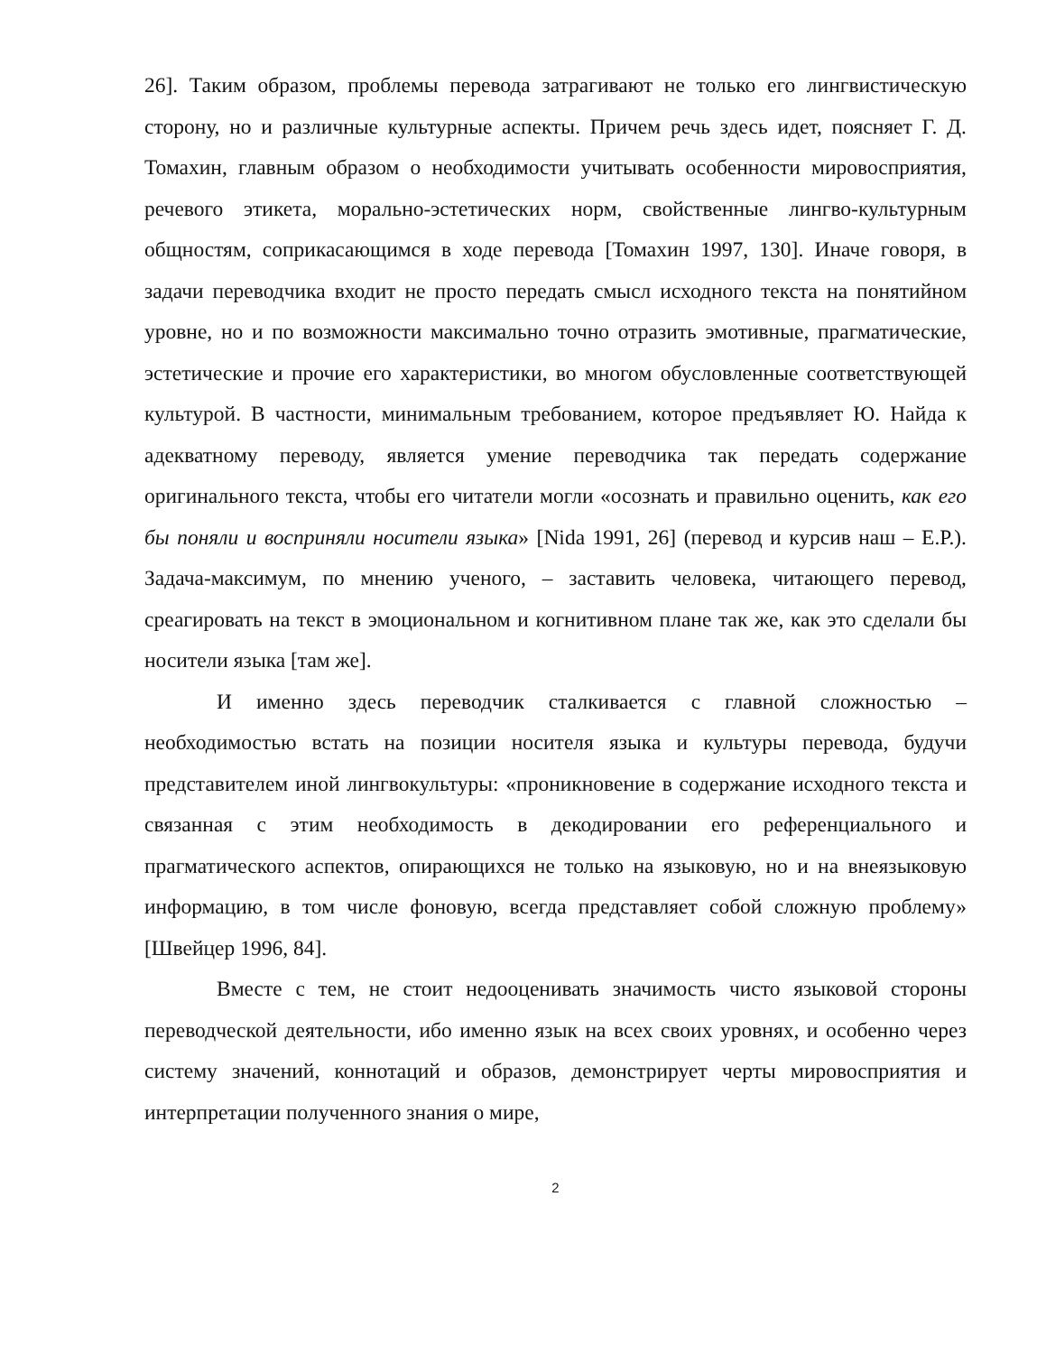26]. Таким образом, проблемы перевода затрагивают не только его лингвистическую сторону, но и различные культурные аспекты. Причем речь здесь идет, поясняет Г. Д. Томахин, главным образом о необходимости учитывать особенности мировосприятия, речевого этикета, морально-эстетических норм, свойственные лингво-культурным общностям, соприкасающимся в ходе перевода [Томахин 1997, 130]. Иначе говоря, в задачи переводчика входит не просто передать смысл исходного текста на понятийном уровне, но и по возможности максимально точно отразить эмотивные, прагматические, эстетические и прочие его характеристики, во многом обусловленные соответствующей культурой. В частности, минимальным требованием, которое предъявляет Ю. Найда к адекватному переводу, является умение переводчика так передать содержание оригинального текста, чтобы его читатели могли «осознать и правильно оценить, как его бы поняли и восприняли носители языка» [Nida 1991, 26] (перевод и курсив наш – Е.Р.). Задача-максимум, по мнению ученого, – заставить человека, читающего перевод, среагировать на текст в эмоциональном и когнитивном плане так же, как это сделали бы носители языка [там же].
И именно здесь переводчик сталкивается с главной сложностью – необходимостью встать на позиции носителя языка и культуры перевода, будучи представителем иной лингвокультуры: «проникновение в содержание исходного текста и связанная с этим необходимость в декодировании его референциального и прагматического аспектов, опирающихся не только на языковую, но и на внеязыковую информацию, в том числе фоновую, всегда представляет собой сложную проблему» [Швейцер 1996, 84].
Вместе с тем, не стоит недооценивать значимость чисто языковой стороны переводческой деятельности, ибо именно язык на всех своих уровнях, и особенно через систему значений, коннотаций и образов, демонстрирует черты мировосприятия и интерпретации полученного знания о мире,
2